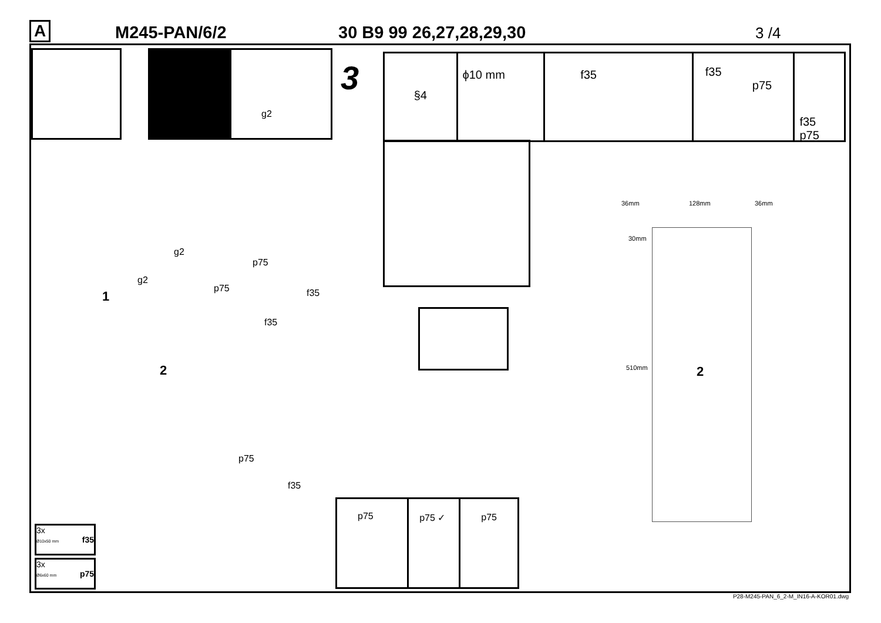A
M245-PAN/6/2
30 B9 99 26,27,28,29,30
3 /4
g2
3
§4
ϕ10 mm f35
f35
p75
f35 p75
g2
p75
g2
p75 f35
f35
1
2
p75
f35
3x
Ø10x50 mm f35
3x
Ø6x60 mm p75
p75 p75 ✓ p75
36mm 128mm 36mm
30mm
510mm 2
P28-M245-PAN_6_2-M_IN16-A-KOR01.dwg